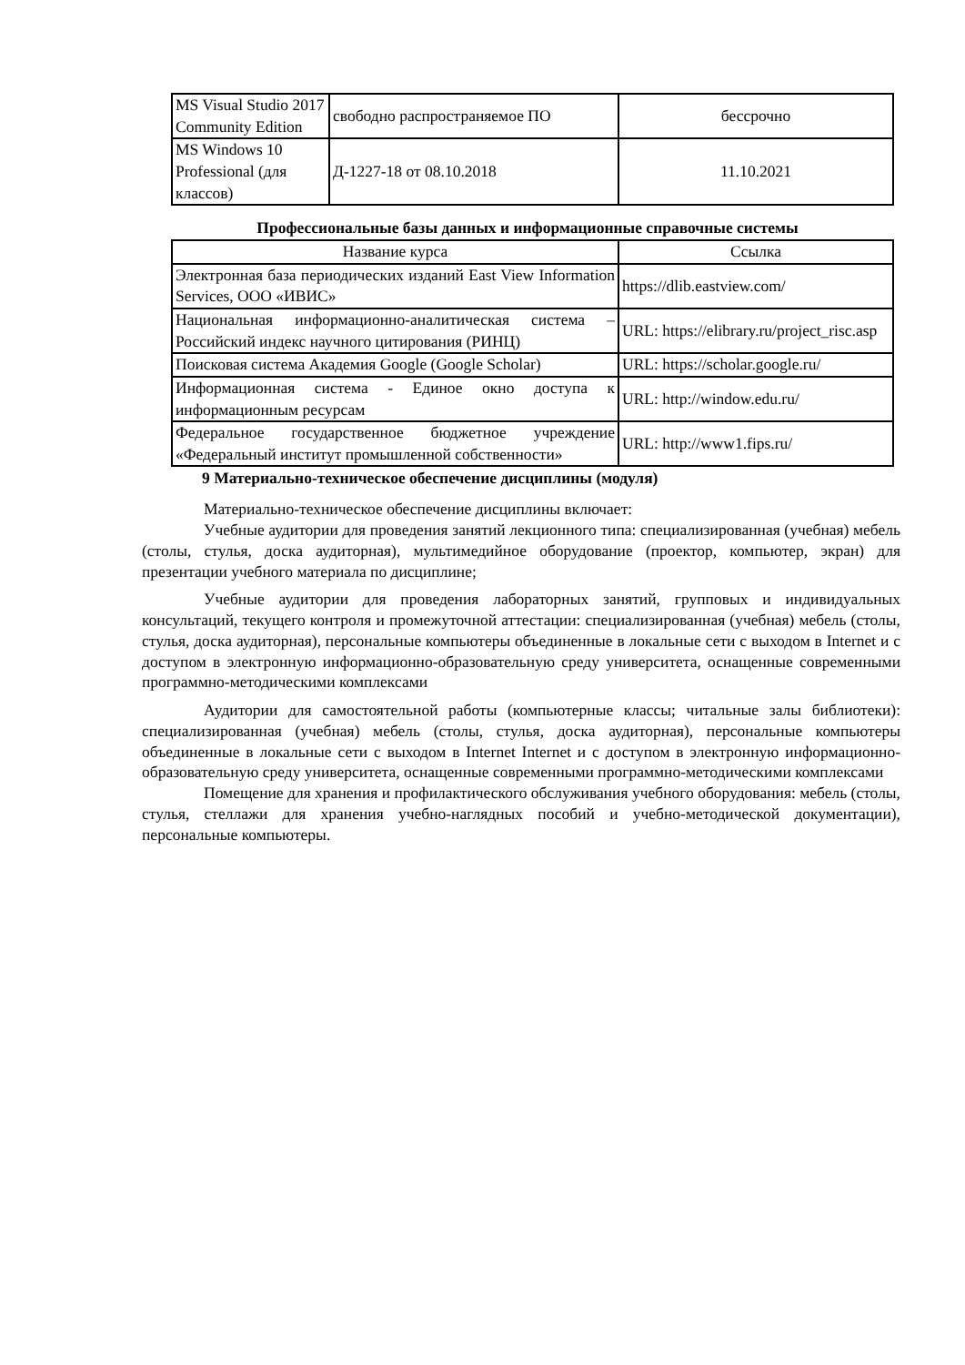| MS Visual Studio 2017 Community Edition | свободно распространяемое ПО | бессрочно |
| MS Windows 10 Professional (для классов) | Д-1227-18 от 08.10.2018 | 11.10.2021 |
Профессиональные базы данных и информационные справочные системы
| Название курса | Ссылка |
| --- | --- |
| Электронная база периодических изданий East View Information Services, ООО «ИВИС» | https://dlib.eastview.com/ |
| Национальная информационно-аналитическая система – Российский индекс научного цитирования (РИНЦ) | URL: https://elibrary.ru/project_risc.asp |
| Поисковая система Академия Google (Google Scholar) | URL: https://scholar.google.ru/ |
| Информационная система - Единое окно доступа к информационным ресурсам | URL: http://window.edu.ru/ |
| Федеральное государственное бюджетное учреждение «Федеральный институт промышленной собственности» | URL: http://www1.fips.ru/ |
9 Материально-техническое обеспечение дисциплины (модуля)
Материально-техническое обеспечение дисциплины включает:
Учебные аудитории для проведения занятий лекционного типа: специализированная (учебная) мебель (столы, стулья, доска аудиторная), мультимедийное оборудование (проектор, компьютер, экран) для презентации учебного материала по дисциплине;
Учебные аудитории для проведения лабораторных занятий, групповых и индивидуальных консультаций, текущего контроля и промежуточной аттестации: специализированная (учебная) мебель (столы, стулья, доска аудиторная), персональные компьютеры объединенные в локальные сети с выходом в Internet и с доступом в электронную информационно-образовательную среду университета, оснащенные современными программно-методическими комплексами
Аудитории для самостоятельной работы (компьютерные классы; читальные залы библиотеки): специализированная (учебная) мебель (столы, стулья, доска аудиторная), персональные компьютеры объединенные в локальные сети с выходом в Internet Internet и с доступом в электронную информационно-образовательную среду университета, оснащенные современными программно-методическими комплексами
Помещение для хранения и профилактического обслуживания учебного оборудования: мебель (столы, стулья, стеллажи для хранения учебно-наглядных пособий и учебно-методической документации), персональные компьютеры.